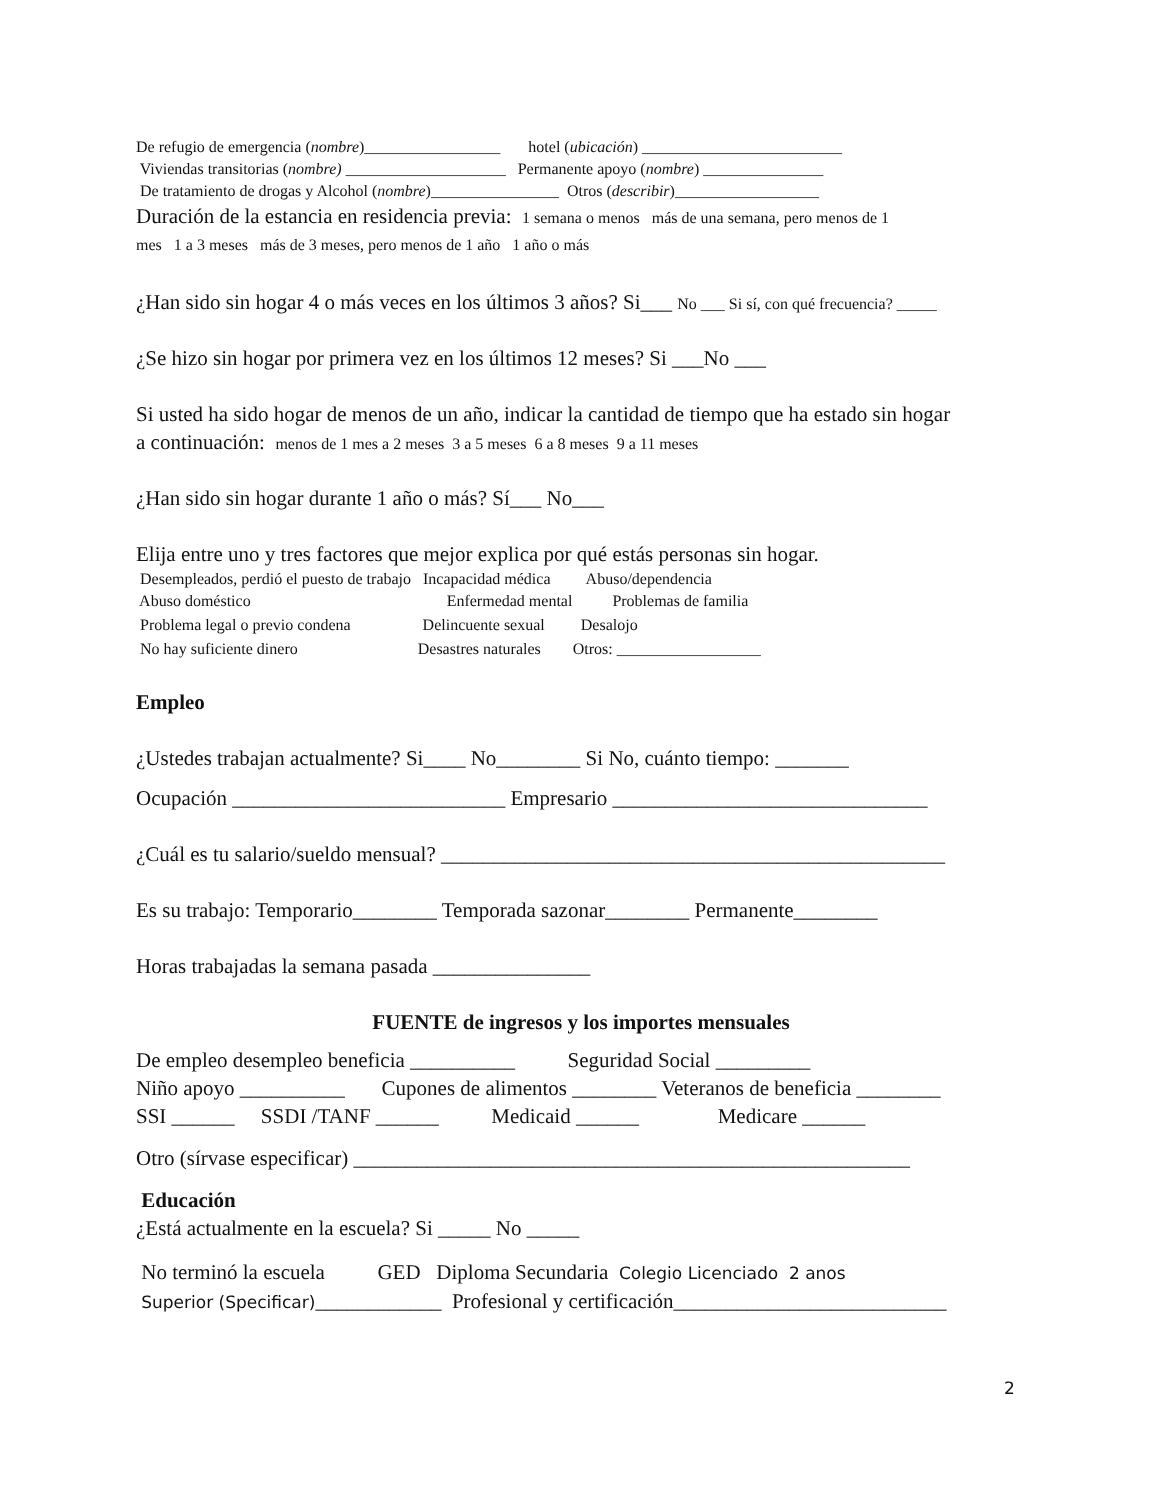De refugio de emergencia (nombre)_________________ hotel (ubicación) _________________________
Viviendas transitorias (nombre) ____________________ Permanente apoyo (nombre) _______________
De tratamiento de drogas y Alcohol (nombre)________________ Otros (describir)__________________
Duración de la estancia en residencia previa: 1 semana o menos más de una semana, pero menos de 1
mes 1 a 3 meses más de 3 meses, pero menos de 1 año 1 año o más
¿Han sido sin hogar 4 o más veces en los últimos 3 años? Si___ No ___ Si sí, con qué frecuencia? _____
¿Se hizo sin hogar por primera vez en los últimos 12 meses? Si ___No ___
Si usted ha sido hogar de menos de un año, indicar la cantidad de tiempo que ha estado sin hogar
a continuación: menos de 1 mes a 2 meses 3 a 5 meses 6 a 8 meses 9 a 11 meses
¿Han sido sin hogar durante 1 año o más? Sí___ No___
Elija entre uno y tres factores que mejor explica por qué estás personas sin hogar.
Desempleados, perdió el puesto de trabajo Incapacidad médica Abuso/dependencia
Abuso doméstico Enfermedad mental Problemas de familia
Problema legal o previo condena Delincuente sexual Desalojo
No hay suficiente dinero Desastres naturales Otros: __________________
Empleo
¿Ustedes trabajan actualmente? Si____ No________ Si No, cuánto tiempo: _______
Ocupación __________________________ Empresario ______________________________
¿Cuál es tu salario/sueldo mensual? ________________________________________________
Es su trabajo: Temporario________ Temporada sazonar________ Permanente________
Horas trabajadas la semana pasada _______________
FUENTE de ingresos y los importes mensuales
De empleo desempleo beneficia __________ Seguridad Social _________
Niño apoyo __________ Cupones de alimentos ________ Veteranos de beneficia ________
SSI ______ SSDI /TANF ______ Medicaid ______ Medicare ______
Otro (sírvase especificar) _____________________________________________________
Educación
¿Está actualmente en la escuela? Si _____ No _____
No terminó la escuela GED Diploma Secundaria Colegio Licenciado 2 anos
Superior (Specificar)____________ Profesional y certificación__________________________
2